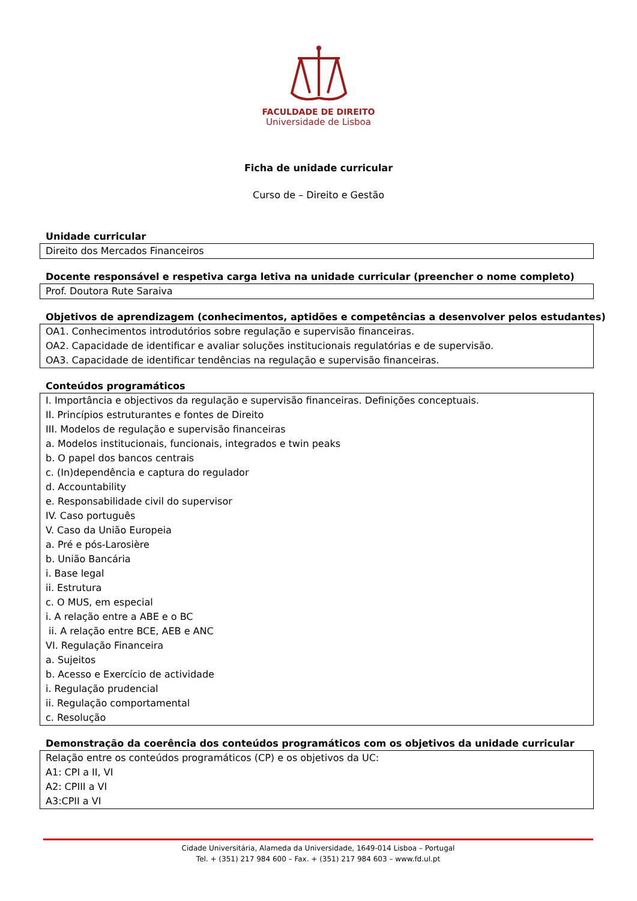FACULDADE DE DIREITO
Universidade de Lisboa
Ficha de unidade curricular
Curso de – Direito e Gestão
Unidade curricular
Direito dos Mercados Financeiros
Docente responsável e respetiva carga letiva na unidade curricular (preencher o nome completo)
Prof. Doutora Rute Saraiva
Objetivos de aprendizagem (conhecimentos, aptidões e competências a desenvolver pelos estudantes)
OA1. Conhecimentos introdutórios sobre regulação e supervisão financeiras.
OA2. Capacidade de identificar e avaliar soluções institucionais regulatórias e de supervisão.
OA3. Capacidade de identificar tendências na regulação e supervisão financeiras.
Conteúdos programáticos
I. Importância e objectivos da regulação e supervisão financeiras. Definições conceptuais.
II. Princípios estruturantes e fontes de Direito
III. Modelos de regulação e supervisão financeiras
a. Modelos institucionais, funcionais, integrados e twin peaks
b. O papel dos bancos centrais
c. (In)dependência e captura do regulador
d. Accountability
e. Responsabilidade civil do supervisor
IV. Caso português
V. Caso da União Europeia
a. Pré e pós-Larosière
b. União Bancária
i. Base legal
ii. Estrutura
c. O MUS, em especial
i. A relação entre a ABE e o BC
ii. A relação entre BCE, AEB e ANC
VI. Regulação Financeira
a. Sujeitos
b. Acesso e Exercício de actividade
i. Regulação prudencial
ii. Regulação comportamental
c. Resolução
Demonstração da coerência dos conteúdos programáticos com os objetivos da unidade curricular
Relação entre os conteúdos programáticos (CP) e os objetivos da UC:
A1: CPI a II, VI
A2: CPIII a VI
A3:CPII a VI
Cidade Universitária, Alameda da Universidade, 1649-014 Lisboa – Portugal
Tel. + (351) 217 984 600 – Fax. + (351) 217 984 603 – www.fd.ul.pt